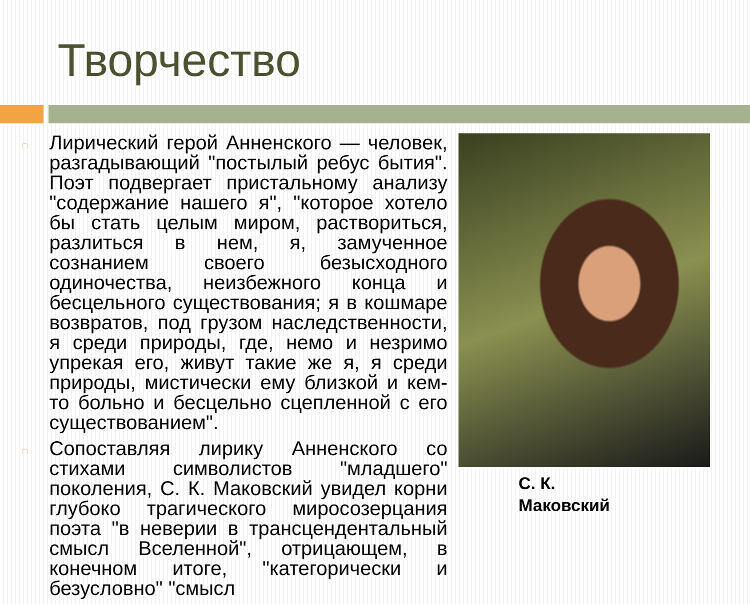Творчество
□
Лирический герой Анненского — человек, разгадывающий "постылый ребус бытия". Поэт подвергает пристальному анализу "содержание нашего я", "которое хотело бы стать целым миром, раствориться, разлиться в нем, я, замученное сознанием своего безысходного одиночества, неизбежного конца и бесцельного существования; я в кошмаре возвратов, под грузом наследственности, я среди природы, где, немо и незримо упрекая его, живут такие же я, я среди природы, мистически ему близкой и кем-то больно и бесцельно сцепленной с его существованием".
□
Сопоставляя лирику Анненского со стихами символистов "младшего" поколения, С. К. Маковский увидел корни глубоко трагического миросозерцания поэта "в неверии в трансцендентальный смысл Вселенной", отрицающем, в конечном итоге, "категорически и безусловно" "смысл
С. К.
Маковский